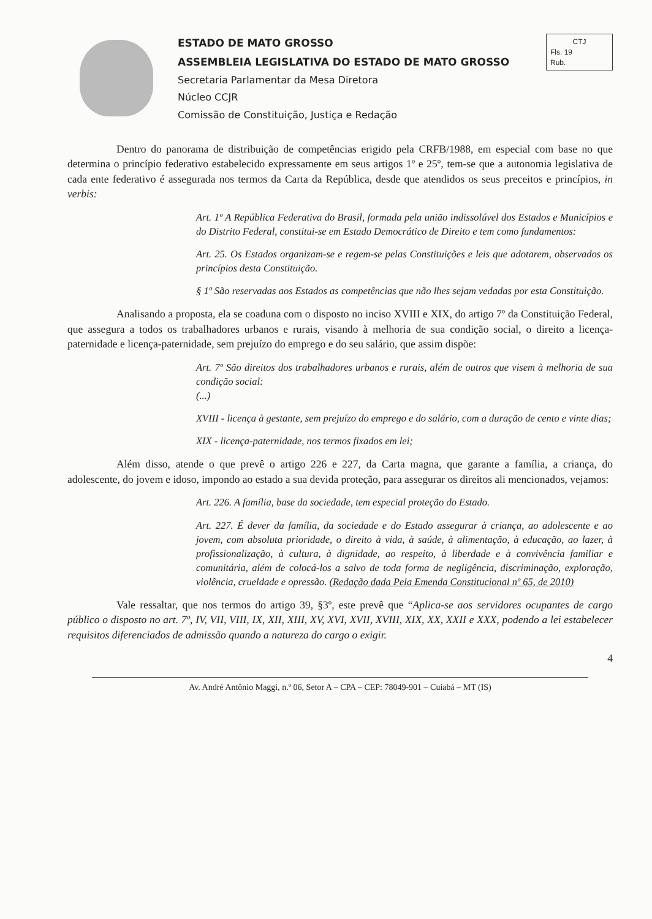ESTADO DE MATO GROSSO
ASSEMBLEIA LEGISLATIVA DO ESTADO DE MATO GROSSO
Secretaria Parlamentar da Mesa Diretora
Núcleo CCJR
Comissão de Constituição, Justiça e Redação
CTJ
Fls. 19
Rub.
Dentro do panorama de distribuição de competências erigido pela CRFB/1988, em especial com base no que determina o princípio federativo estabelecido expressamente em seus artigos 1º e 25º, tem-se que a autonomia legislativa de cada ente federativo é assegurada nos termos da Carta da República, desde que atendidos os seus preceitos e princípios, in verbis:
Art. 1º A República Federativa do Brasil, formada pela união indissolúvel dos Estados e Municípios e do Distrito Federal, constitui-se em Estado Democrático de Direito e tem como fundamentos:
Art. 25. Os Estados organizam-se e regem-se pelas Constituições e leis que adotarem, observados os princípios desta Constituição.
§ 1º São reservadas aos Estados as competências que não lhes sejam vedadas por esta Constituição.
Analisando a proposta, ela se coaduna com o disposto no inciso XVIII e XIX, do artigo 7º da Constituição Federal, que assegura a todos os trabalhadores urbanos e rurais, visando à melhoria de sua condição social, o direito a licença-paternidade e licença-paternidade, sem prejuízo do emprego e do seu salário, que assim dispõe:
Art. 7º São direitos dos trabalhadores urbanos e rurais, além de outros que visem à melhoria de sua condição social:
(...)
XVIII - licença à gestante, sem prejuízo do emprego e do salário, com a duração de cento e vinte dias;
XIX - licença-paternidade, nos termos fixados em lei;
Além disso, atende o que prevê o artigo 226 e 227, da Carta magna, que garante a família, a criança, do adolescente, do jovem e idoso, impondo ao estado a sua devida proteção, para assegurar os direitos ali mencionados, vejamos:
Art. 226. A família, base da sociedade, tem especial proteção do Estado.
Art. 227. É dever da família, da sociedade e do Estado assegurar à criança, ao adolescente e ao jovem, com absoluta prioridade, o direito à vida, à saúde, à alimentação, à educação, ao lazer, à profissionalização, à cultura, à dignidade, ao respeito, à liberdade e à convivência familiar e comunitária, além de colocá-los a salvo de toda forma de negligência, discriminação, exploração, violência, crueldade e opressão. (Redação dada Pela Emenda Constitucional nº 65, de 2010)
Vale ressaltar, que nos termos do artigo 39, §3º, este prevê que “Aplica-se aos servidores ocupantes de cargo público o disposto no art. 7º, IV, VII, VIII, IX, XII, XIII, XV, XVI, XVII, XVIII, XIX, XX, XXII e XXX, podendo a lei estabelecer requisitos diferenciados de admissão quando a natureza do cargo o exigir.
4
Av. André Antônio Maggi, n.º 06, Setor A – CPA – CEP: 78049-901 – Cuiabá – MT (IS)